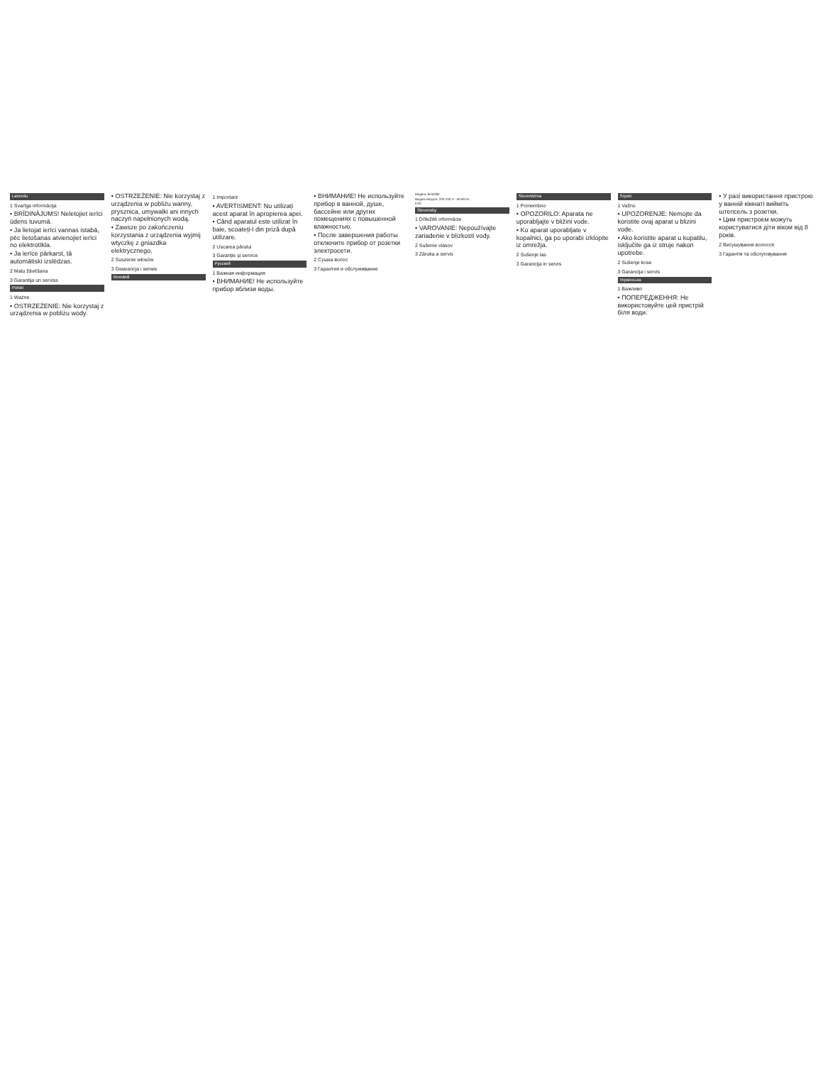Latviešu
1 Svarīga informācija
• BRĪDINĀJUMS! Neletojiet ierīci ūdens tuvumā.
• Ja lietojat ierīci vannas istabā, pēc lietošanas atvienojiet ierīci no elektrotīkla.
• Ja ierīce pārkarst, tā automātiski izslēdzas.
2 Matu žāvēšana
3 Garantija un serviss
Polski
1 Ważne
• OSTRZEŻENIE: Nie korzystaj z urządzenia w pobliżu wody.
• OSTRZEŻENIE: Nie korzystaj z urządzenia w pobliżu wanny, prysznica, umywalki ani innych naczyń napełnionych wodą.
• Zawsze po zakończeniu korzystania z urządzenia wyjmij wtyczkę z gniazdka elektrycznego.
2 Suszenie włosów
3 Gwarancja i serwis
Română
1 Important
• AVERTISMENT: Nu utilizați acest aparat în apropierea apei.
• Când aparatul este utilizat în baie, scoateți-l din priză după utilizare.
2 Uscarea părului
3 Garanție și service
Русский
1 Важная информация
• ВНИМАНИЕ! Не используйте прибор вблизи воды.
• ВНИМАНИЕ! Не используйте прибор в ванной, душе, бассейне или других помещениях с повышенной влажностью.
• После завершения работы отключите прибор от розетки электросети.
2 Сушка волос
3 Гарантия и обслуживание
Модель BHD282
Вхідна напруга: 220-240 V~ 50-60 Hz
EAC
Slovensky
1 Dôležité informácie
• VAROVANIE: Nepoužívajte zariadenie v blízkosti vody.
2 Sušenie vlasov
3 Záruka a servis
Slovenščina
1 Pomembno
• OPOZORILO: Aparata ne uporabljajte v bližini vode.
• Ko aparat uporabljate v kopalnici, ga po uporabi izklopite iz omrežja.
2 Sušenje las
3 Garancija in servis
Srpski
1 Važno
• UPOZORENJE: Nemojte da koristite ovaj aparat u blizini vode.
• Ako koristite aparat u kupatilu, isključite ga iz struje nakon upotrebe.
2 Sušenje kose
3 Garancija i servis
Українська
1 Важливо
• ПОПЕРЕДЖЕННЯ: Не використовуйте цей пристрій біля води.
• У разі використання пристрою у ванній кімнаті вийміть штепсель з розетки.
• Цим пристроєм можуть користуватися діти віком від 8 років.
2 Висушування волосся
3 Гарантія та обслуговування